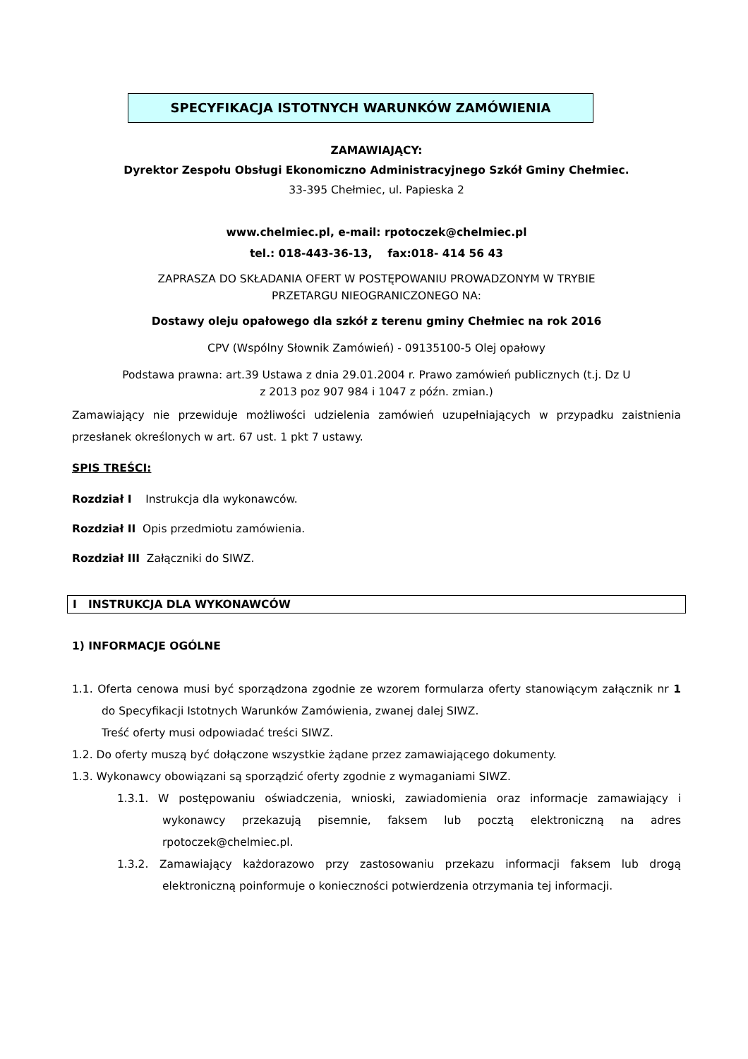SPECYFIKACJA ISTOTNYCH WARUNKÓW ZAMÓWIENIA
ZAMAWIAJĄCY:
Dyrektor Zespołu Obsługi Ekonomiczno Administracyjnego Szkół Gminy Chełmiec.
33-395 Chełmiec, ul. Papieska 2
www.chelmiec.pl, e-mail: rpotoczek@chelmiec.pl
tel.: 018-443-36-13, fax:018- 414 56 43
ZAPRASZA DO SKŁADANIA OFERT W POSTĘPOWANIU PROWADZONYM W TRYBIE
PRZETARGU NIEOGRANICZONEGO NA:
Dostawy oleju opałowego dla szkół z terenu gminy Chełmiec na rok 2016
CPV (Wspólny Słownik Zamówień) - 09135100-5 Olej opałowy
Podstawa prawna: art.39 Ustawa z dnia 29.01.2004 r. Prawo zamówień publicznych (t.j. Dz U
z 2013 poz 907 984 i 1047 z późn. zmian.)
Zamawiający nie przewiduje możliwości udzielenia zamówień uzupełniających w przypadku zaistnienia przesłanek określonych w art. 67 ust. 1 pkt 7 ustawy.
SPIS TREŚCI:
Rozdział I Instrukcja dla wykonawców.
Rozdział II Opis przedmiotu zamówienia.
Rozdział III Załączniki do SIWZ.
I INSTRUKCJA DLA WYKONAWCÓW
1) INFORMACJE OGÓLNE
1.1. Oferta cenowa musi być sporządzona zgodnie ze wzorem formularza oferty stanowiącym załącznik nr 1 do Specyfikacji Istotnych Warunków Zamówienia, zwanej dalej SIWZ.
Treść oferty musi odpowiadać treści SIWZ.
1.2. Do oferty muszą być dołączone wszystkie żądane przez zamawiającego dokumenty.
1.3. Wykonawcy obowiązani są sporządzić oferty zgodnie z wymaganiami SIWZ.
1.3.1. W postępowaniu oświadczenia, wnioski, zawiadomienia oraz informacje zamawiający i wykonawcy przekazują pisemnie, faksem lub pocztą elektroniczną na adres rpotoczek@chelmiec.pl.
1.3.2. Zamawiający każdorazowo przy zastosowaniu przekazu informacji faksem lub drogą elektroniczną poinformuje o konieczności potwierdzenia otrzymania tej informacji.